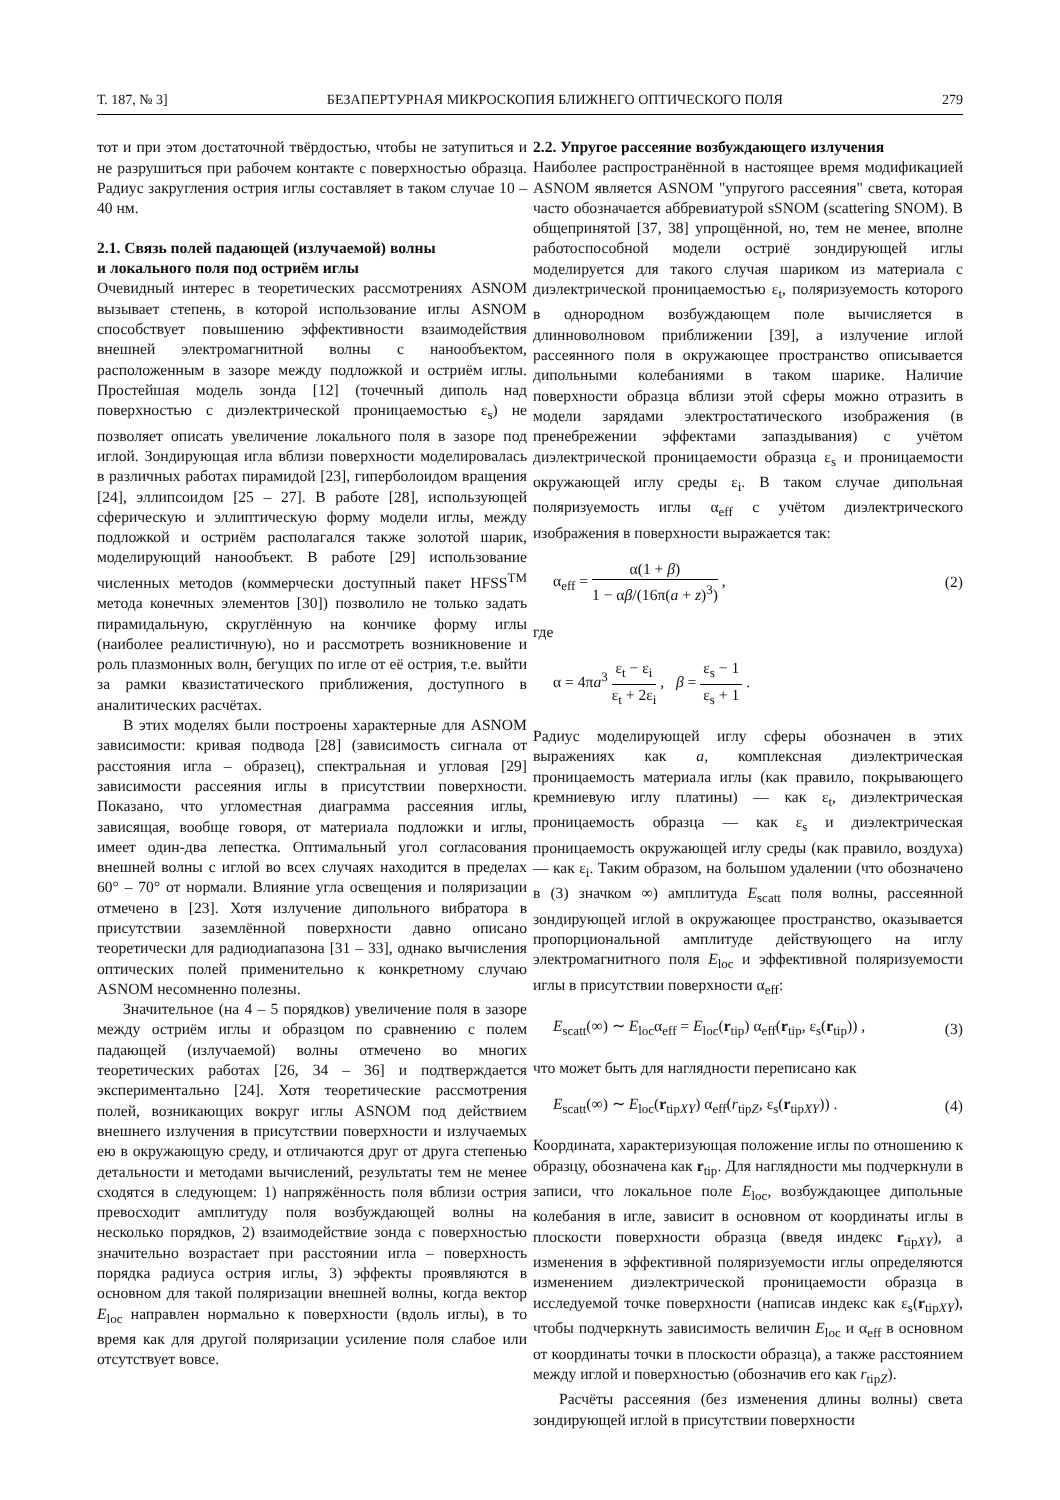Т. 187, № 3] БЕЗАПЕРТУРНАЯ МИКРОСКОПИЯ БЛИЖНЕГО ОПТИЧЕСКОГО ПОЛЯ 279
тот и при этом достаточной твёрдостью, чтобы не затупиться и не разрушиться при рабочем контакте с поверхностью образца. Радиус закругления острия иглы составляет в таком случае 10 – 40 нм.
2.1. Связь полей падающей (излучаемой) волны
и локального поля под остриём иглы
Очевидный интерес в теоретических рассмотрениях ASNOM вызывает степень, в которой использование иглы ASNOM способствует повышению эффективности взаимодействия внешней электромагнитной волны с нанообъектом, расположенным в зазоре между подложкой и остриём иглы. Простейшая модель зонда [12] (точечный диполь над поверхностью с диэлектрической проницаемостью ε<sub>s</sub>) не позволяет описать увеличение локального поля в зазоре под иглой. Зондирующая игла вблизи поверхности моделировалась в различных работах пирамидой [23], гиперболоидом вращения [24], эллипсоидом [25 – 27]. В работе [28], использующей сферическую и эллиптическую форму модели иглы, между подложкой и остриём располагался также золотой шарик, моделирующий нанообъект. В работе [29] использование численных методов (коммерчески доступный пакет HFSS<sup>TM</sup> метода конечных элементов [30]) позволило не только задать пирамидальную, скруглённую на кончике форму иглы (наиболее реалистичную), но и рассмотреть возникновение и роль плазмонных волн, бегущих по игле от её острия, т.е. выйти за рамки квазистатического приближения, доступного в аналитических расчётах.
В этих моделях были построены характерные для ASNOM зависимости: кривая подвода [28] (зависимость сигнала от расстояния игла – образец), спектральная и угловая [29] зависимости рассеяния иглы в присутствии поверхности. Показано, что угломестная диаграмма рассеяния иглы, зависящая, вообще говоря, от материала подложки и иглы, имеет один-два лепестка. Оптимальный угол согласования внешней волны с иглой во всех случаях находится в пределах 60° – 70° от нормали. Влияние угла освещения и поляризации отмечено в [23]. Хотя излучение дипольного вибратора в присутствии заземлённой поверхности давно описано теоретически для радиодиапазона [31 – 33], однако вычисления оптических полей применительно к конкретному случаю ASNOM несомненно полезны.
Значительное (на 4 – 5 порядков) увеличение поля в зазоре между остриём иглы и образцом по сравнению с полем падающей (излучаемой) волны отмечено во многих теоретических работах [26, 34 – 36] и подтверждается экспериментально [24]. Хотя теоретические рассмотрения полей, возникающих вокруг иглы ASNOM под действием внешнего излучения в присутствии поверхности и излучаемых ею в окружающую среду, и отличаются друг от друга степенью детальности и методами вычислений, результаты тем не менее сходятся в следующем: 1) напряжённость поля вблизи острия превосходит амплитуду поля возбуждающей волны на несколько порядков, 2) взаимодействие зонда с поверхностью значительно возрастает при расстоянии игла – поверхность порядка радиуса острия иглы, 3) эффекты проявляются в основном для такой поляризации внешней волны, когда вектор E<sub>loc</sub> направлен нормально к поверхности (вдоль иглы), в то время как для другой поляризации усиление поля слабое или отсутствует вовсе.
2.2. Упругое рассеяние возбуждающего излучения
Наиболее распространённой в настоящее время модификацией ASNOM является ASNOM "упругого рассеяния" света, которая часто обозначается аббревиатурой sSNOM (scattering SNOM). В общепринятой [37, 38] упрощённой, но, тем не менее, вполне работоспособной модели остриё зондирующей иглы моделируется для такого случая шариком из материала с диэлектрической проницаемостью ε<sub>t</sub>, поляризуемость которого в однородном возбуждающем поле вычисляется в длинноволновом приближении [39], а излучение иглой рассеянного поля в окружающее пространство описывается дипольными колебаниями в таком шарике. Наличие поверхности образца вблизи этой сферы можно отразить в модели зарядами электростатического изображения (в пренебрежении эффектами запаздывания) с учётом диэлектрической проницаемости образца ε<sub>s</sub> и проницаемости окружающей иглу среды ε<sub>i</sub>. В таком случае дипольная поляризуемость иглы α<sub>eff</sub> с учётом диэлектрического изображения в поверхности выражается так:
α<sub>eff</sub> = α(1 + β) 1 − αβ/(16π(a + z)<sup>3</sup>) , (2)
где
α = 4πa<sup>3</sup> ε<sub>t</sub> − ε<sub>i</sub> ε<sub>t</sub> + 2ε<sub>i</sub> , β = ε<sub>s</sub> − 1 ε<sub>s</sub> + 1 .
Радиус моделирующей иглу сферы обозначен в этих выражениях как a, комплексная диэлектрическая проницаемость материала иглы (как правило, покрывающего кремниевую иглу платины) — как ε<sub>t</sub>, диэлектрическая проницаемость образца — как ε<sub>s</sub> и диэлектрическая проницаемость окружающей иглу среды (как правило, воздуха) — как ε<sub>i</sub>. Таким образом, на большом удалении (что обозначено в (3) значком ∞) амплитуда E<sub>scatt</sub> поля волны, рассеянной зондирующей иглой в окружающее пространство, оказывается пропорциональной амплитуде действующего на иглу электромагнитного поля E<sub>loc</sub> и эффективной поляризуемости иглы в присутствии поверхности α<sub>eff</sub>:
E<sub>scatt</sub>(∞) ∼ E<sub>loc</sub>α<sub>eff</sub> = E<sub>loc</sub>(r<sub>tip</sub>) α<sub>eff</sub>(r<sub>tip</sub>, ε<sub>s</sub>(r<sub>tip</sub>)) , (3)
что может быть для наглядности переписано как
E<sub>scatt</sub>(∞) ∼ E<sub>loc</sub>(r<sub>tipXY</sub>) α<sub>eff</sub>(r<sub>tipZ</sub>, ε<sub>s</sub>(r<sub>tipXY</sub>)) . (4)
Координата, характеризующая положение иглы по отношению к образцу, обозначена как r<sub>tip</sub>. Для наглядности мы подчеркнули в записи, что локальное поле E<sub>loc</sub>, возбуждающее дипольные колебания в игле, зависит в основном от координаты иглы в плоскости поверхности образца (введя индекс r<sub>tipXY</sub>), а изменения в эффективной поляризуемости иглы определяются изменением диэлектрической проницаемости образца в исследуемой точке поверхности (написав индекс как ε<sub>s</sub>(r<sub>tipXY</sub>), чтобы подчеркнуть зависимость величин E<sub>loc</sub> и α<sub>eff</sub> в основном от координаты точки в плоскости образца), а также расстоянием между иглой и поверхностью (обозначив его как r<sub>tipZ</sub>).
Расчёты рассеяния (без изменения длины волны) света зондирующей иглой в присутствии поверхности